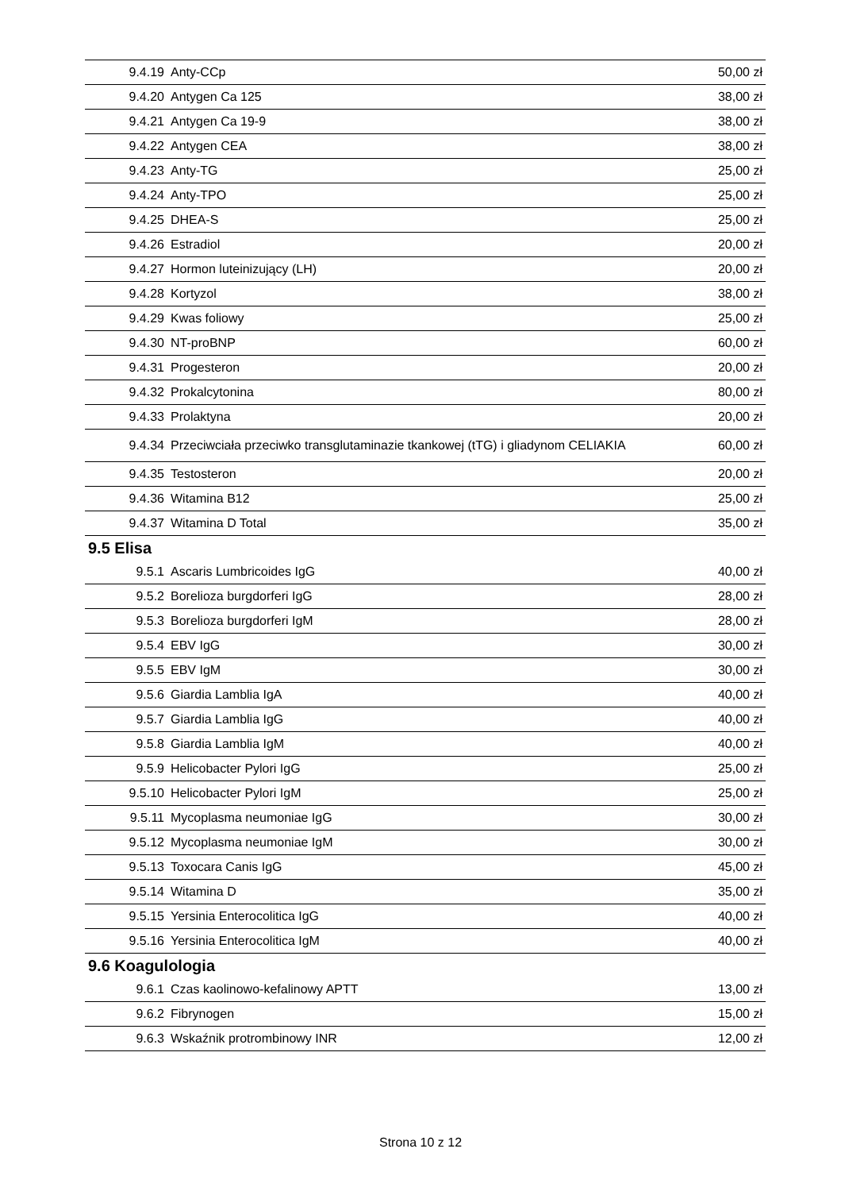| 9.4.19 | Anty-CCp | 50,00 zł |
| 9.4.20 | Antygen Ca 125 | 38,00 zł |
| 9.4.21 | Antygen Ca 19-9 | 38,00 zł |
| 9.4.22 | Antygen CEA | 38,00 zł |
| 9.4.23 | Anty-TG | 25,00 zł |
| 9.4.24 | Anty-TPO | 25,00 zł |
| 9.4.25 | DHEA-S | 25,00 zł |
| 9.4.26 | Estradiol | 20,00 zł |
| 9.4.27 | Hormon luteinizujący (LH) | 20,00 zł |
| 9.4.28 | Kortyzol | 38,00 zł |
| 9.4.29 | Kwas foliowy | 25,00 zł |
| 9.4.30 | NT-proBNP | 60,00 zł |
| 9.4.31 | Progesteron | 20,00 zł |
| 9.4.32 | Prokalcytonina | 80,00 zł |
| 9.4.33 | Prolaktyna | 20,00 zł |
| 9.4.34 | Przeciwciała przeciwko transglutaminazie tkankowej (tTG) i gliadynom CELIAKIA | 60,00 zł |
| 9.4.35 | Testosteron | 20,00 zł |
| 9.4.36 | Witamina B12 | 25,00 zł |
| 9.4.37 | Witamina D Total | 35,00 zł |
9.5 Elisa
| 9.5.1 | Ascaris Lumbricoides IgG | 40,00 zł |
| 9.5.2 | Borelioza burgdorferi IgG | 28,00 zł |
| 9.5.3 | Borelioza burgdorferi IgM | 28,00 zł |
| 9.5.4 | EBV IgG | 30,00 zł |
| 9.5.5 | EBV IgM | 30,00 zł |
| 9.5.6 | Giardia Lamblia IgA | 40,00 zł |
| 9.5.7 | Giardia Lamblia IgG | 40,00 zł |
| 9.5.8 | Giardia Lamblia IgM | 40,00 zł |
| 9.5.9 | Helicobacter Pylori IgG | 25,00 zł |
| 9.5.10 | Helicobacter Pylori IgM | 25,00 zł |
| 9.5.11 | Mycoplasma neumoniae IgG | 30,00 zł |
| 9.5.12 | Mycoplasma neumoniae IgM | 30,00 zł |
| 9.5.13 | Toxocara Canis IgG | 45,00 zł |
| 9.5.14 | Witamina D | 35,00 zł |
| 9.5.15 | Yersinia Enterocolitica IgG | 40,00 zł |
| 9.5.16 | Yersinia Enterocolitica IgM | 40,00 zł |
9.6 Koagulologia
| 9.6.1 | Czas kaolinowo-kefalinowy APTT | 13,00 zł |
| 9.6.2 | Fibrynogen | 15,00 zł |
| 9.6.3 | Wskaźnik protrombinowy INR | 12,00 zł |
Strona 10 z 12